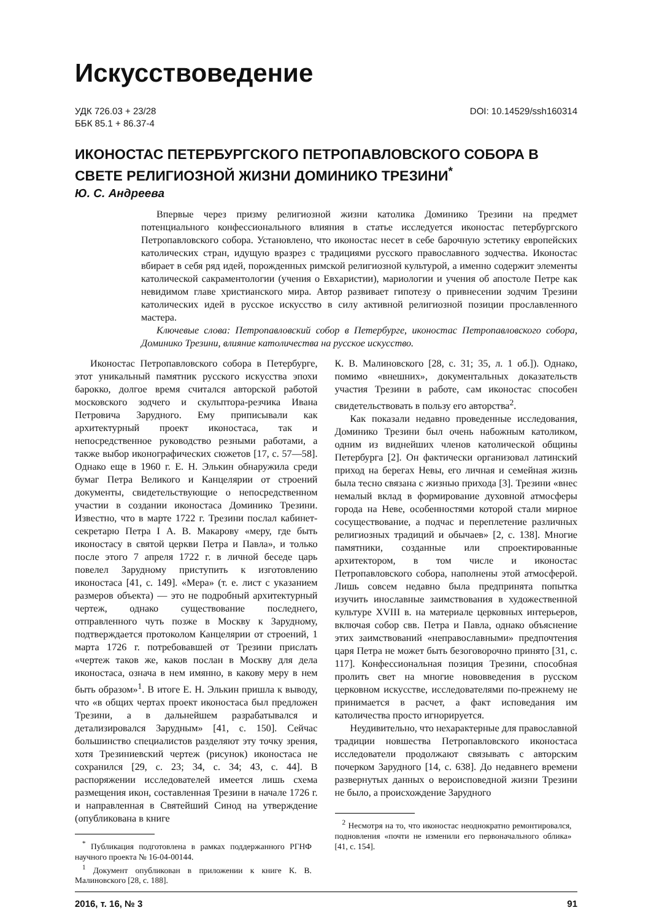Искусствоведение
УДК 726.03 + 23/28
ББК 85.1 + 86.37-4
DOI: 10.14529/ssh160314
ИКОНОСТАС ПЕТЕРБУРГСКОГО ПЕТРОПАВЛОВСКОГО СОБОРА В СВЕТЕ РЕЛИГИОЗНОЙ ЖИЗНИ ДОМИНИКО ТРЕЗИНИ<sup>*</sup>
Ю. С. Андреева
Впервые через призму религиозной жизни католика Доминико Трезини на предмет потенциального конфессионального влияния в статье исследуется иконостас петербургского Петропавловского собора. Установлено, что иконостас несет в себе барочную эстетику европейских католических стран, идущую вразрез с традициями русского православного зодчества. Иконостас вбирает в себя ряд идей, порожденных римской религиозной культурой, а именно содержит элементы католической сакраментологии (учения о Евхаристии), мариологии и учения об апостоле Петре как невидимом главе христианского мира. Автор развивает гипотезу о привнесении зодчим Трезини католических идей в русское искусство в силу активной религиозной позиции прославленного мастера.
Ключевые слова: Петропавловский собор в Петербурге, иконостас Петропавловского собора, Доминико Трезини, влияние католичества на русское искусство.
Иконостас Петропавловского собора в Петербурге, этот уникальный памятник русского искусства эпохи барокко, долгое время считался авторской работой московского зодчего и скульптора-резчика Ивана Петровича Зарудного. Ему приписывали как архитектурный проект иконостаса, так и непосредственное руководство резными работами, а также выбор иконографических сюжетов [17, с. 57—58]. Однако еще в 1960 г. Е. Н. Элькин обнаружила среди бумаг Петра Великого и Канцелярии от строений документы, свидетельствующие о непосредственном участии в создании иконостаса Доминико Трезини. Известно, что в марте 1722 г. Трезини послал кабинет-секретарю Петра I А. В. Макарову «меру, где быть иконостасу в святой церкви Петра и Павла», и только после этого 7 апреля 1722 г. в личной беседе царь повелел Зарудному приступить к изготовлению иконостаса [41, с. 149]. «Мера» (т. е. лист с указанием размеров объекта) — это не подробный архитектурный чертеж, однако существование последнего, отправленного чуть позже в Москву к Зарудному, подтверждается протоколом Канцелярии от строений, 1 марта 1726 г. потребовавшей от Трезини прислать «чертеж таков же, каков послан в Москву для дела иконостаса, означа в нем имянно, в какову меру в нем быть образом»<sup>1</sup>. В итоге Е. Н. Элькин пришла к выводу, что «в общих чертах проект иконостаса был предложен Трезини, а в дальнейшем разрабатывался и детализировался Зарудным» [41, с. 150]. Сейчас большинство специалистов разделяют эту точку зрения, хотя Трезиниевский чертеж (рисунок) иконостаса не сохранился [29, с. 23; 34, с. 34; 43, с. 44]. В распоряжении исследователей имеется лишь схема размещения икон, составленная Трезини в начале 1726 г. и направленная в Святейший Синод на утверждение (опубликована в книге
<sup>*</sup> Публикация подготовлена в рамках поддержанного РГНФ научного проекта № 16-04-00144.
<sup>1</sup> Документ опубликован в приложении к книге К. В. Малиновского [28, с. 188].
К. В. Малиновского [28, с. 31; 35, л. 1 об.]). Однако, помимо «внешних», документальных доказательств участия Трезини в работе, сам иконостас способен свидетельствовать в пользу его авторства<sup>2</sup>.
Как показали недавно проведенные исследования, Доминико Трезини был очень набожным католиком, одним из виднейших членов католической общины Петербурга [2]. Он фактически организовал латинский приход на берегах Невы, его личная и семейная жизнь была тесно связана с жизнью прихода [3]. Трезини «внес немалый вклад в формирование духовной атмосферы города на Неве, особенностями которой стали мирное сосуществование, а подчас и переплетение различных религиозных традиций и обычаев» [2, с. 138]. Многие памятники, созданные или спроектированные архитектором, в том числе и иконостас Петропавловского собора, наполнены этой атмосферой. Лишь совсем недавно была предпринята попытка изучить инославные заимствования в художественной культуре XVIII в. на материале церковных интерьеров, включая собор свв. Петра и Павла, однако объяснение этих заимствований «неправославными» предпочтения царя Петра не может быть безоговорочно принято [31, с. 117]. Конфессиональная позиция Трезини, способная пролить свет на многие нововведения в русском церковном искусстве, исследователями по-прежнему не принимается в расчет, а факт исповедания им католичества просто игнорируется.
Неудивительно, что нехарактерные для православной традиции новшества Петропавловского иконостаса исследователи продолжают связывать с авторским почерком Зарудного [14, с. 638]. До недавнего времени развернутых данных о вероисповедной жизни Трезини не было, а происхождение Зарудного
<sup>2</sup> Несмотря на то, что иконостас неоднократно ремонтировался, подновления «почти не изменили его первоначального облика» [41, с. 154].
2016, т. 16, № 3 91